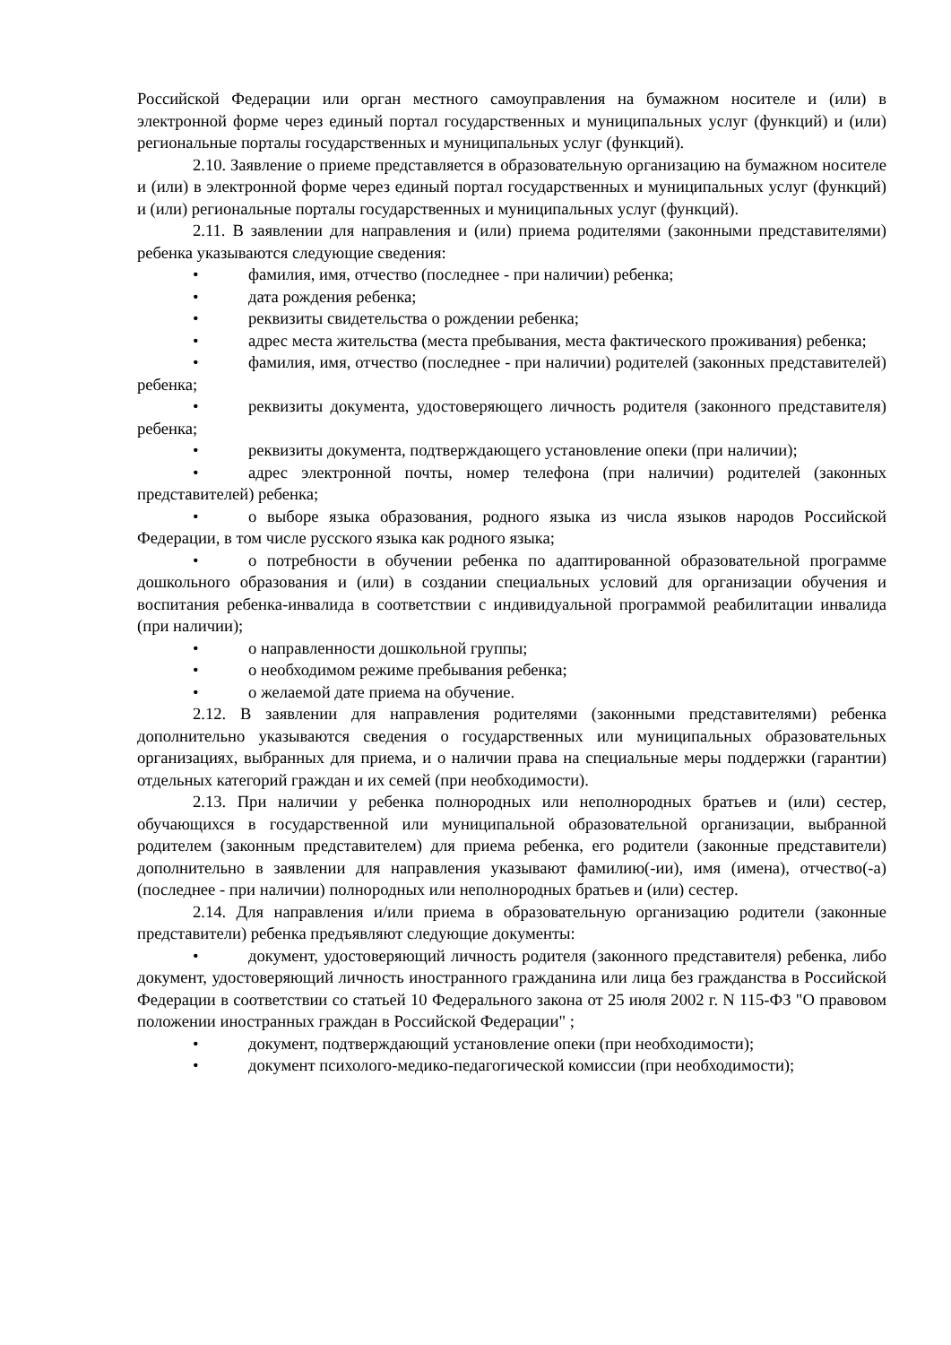Российской Федерации или орган местного самоуправления на бумажном носителе и (или) в электронной форме через единый портал государственных и муниципальных услуг (функций) и (или) региональные порталы государственных и муниципальных услуг (функций).
2.10. Заявление о приеме представляется в образовательную организацию на бумажном носителе и (или) в электронной форме через единый портал государственных и муниципальных услуг (функций) и (или) региональные порталы государственных и муниципальных услуг (функций).
2.11. В заявлении для направления и (или) приема родителями (законными представителями) ребенка указываются следующие сведения:
• фамилия, имя, отчество (последнее - при наличии) ребенка;
• дата рождения ребенка;
• реквизиты свидетельства о рождении ребенка;
• адрес места жительства (места пребывания, места фактического проживания) ребенка;
• фамилия, имя, отчество (последнее - при наличии) родителей (законных представителей) ребенка;
• реквизиты документа, удостоверяющего личность родителя (законного представителя) ребенка;
• реквизиты документа, подтверждающего установление опеки (при наличии);
• адрес электронной почты, номер телефона (при наличии) родителей (законных представителей) ребенка;
• о выборе языка образования, родного языка из числа языков народов Российской Федерации, в том числе русского языка как родного языка;
• о потребности в обучении ребенка по адаптированной образовательной программе дошкольного образования и (или) в создании специальных условий для организации обучения и воспитания ребенка-инвалида в соответствии с индивидуальной программой реабилитации инвалида (при наличии);
• о направленности дошкольной группы;
• о необходимом режиме пребывания ребенка;
• о желаемой дате приема на обучение.
2.12. В заявлении для направления родителями (законными представителями) ребенка дополнительно указываются сведения о государственных или муниципальных образовательных организациях, выбранных для приема, и о наличии права на специальные меры поддержки (гарантии) отдельных категорий граждан и их семей (при необходимости).
2.13. При наличии у ребенка полнородных или неполнородных братьев и (или) сестер, обучающихся в государственной или муниципальной образовательной организации, выбранной родителем (законным представителем) для приема ребенка, его родители (законные представители) дополнительно в заявлении для направления указывают фамилию(-ии), имя (имена), отчество(-а) (последнее - при наличии) полнородных или неполнородных братьев и (или) сестер.
2.14. Для направления и/или приема в образовательную организацию родители (законные представители) ребенка предъявляют следующие документы:
• документ, удостоверяющий личность родителя (законного представителя) ребенка, либо документ, удостоверяющий личность иностранного гражданина или лица без гражданства в Российской Федерации в соответствии со статьей 10 Федерального закона от 25 июля 2002 г. N 115-ФЗ "О правовом положении иностранных граждан в Российской Федерации" ;
• документ, подтверждающий установление опеки (при необходимости);
• документ психолого-медико-педагогической комиссии (при необходимости);